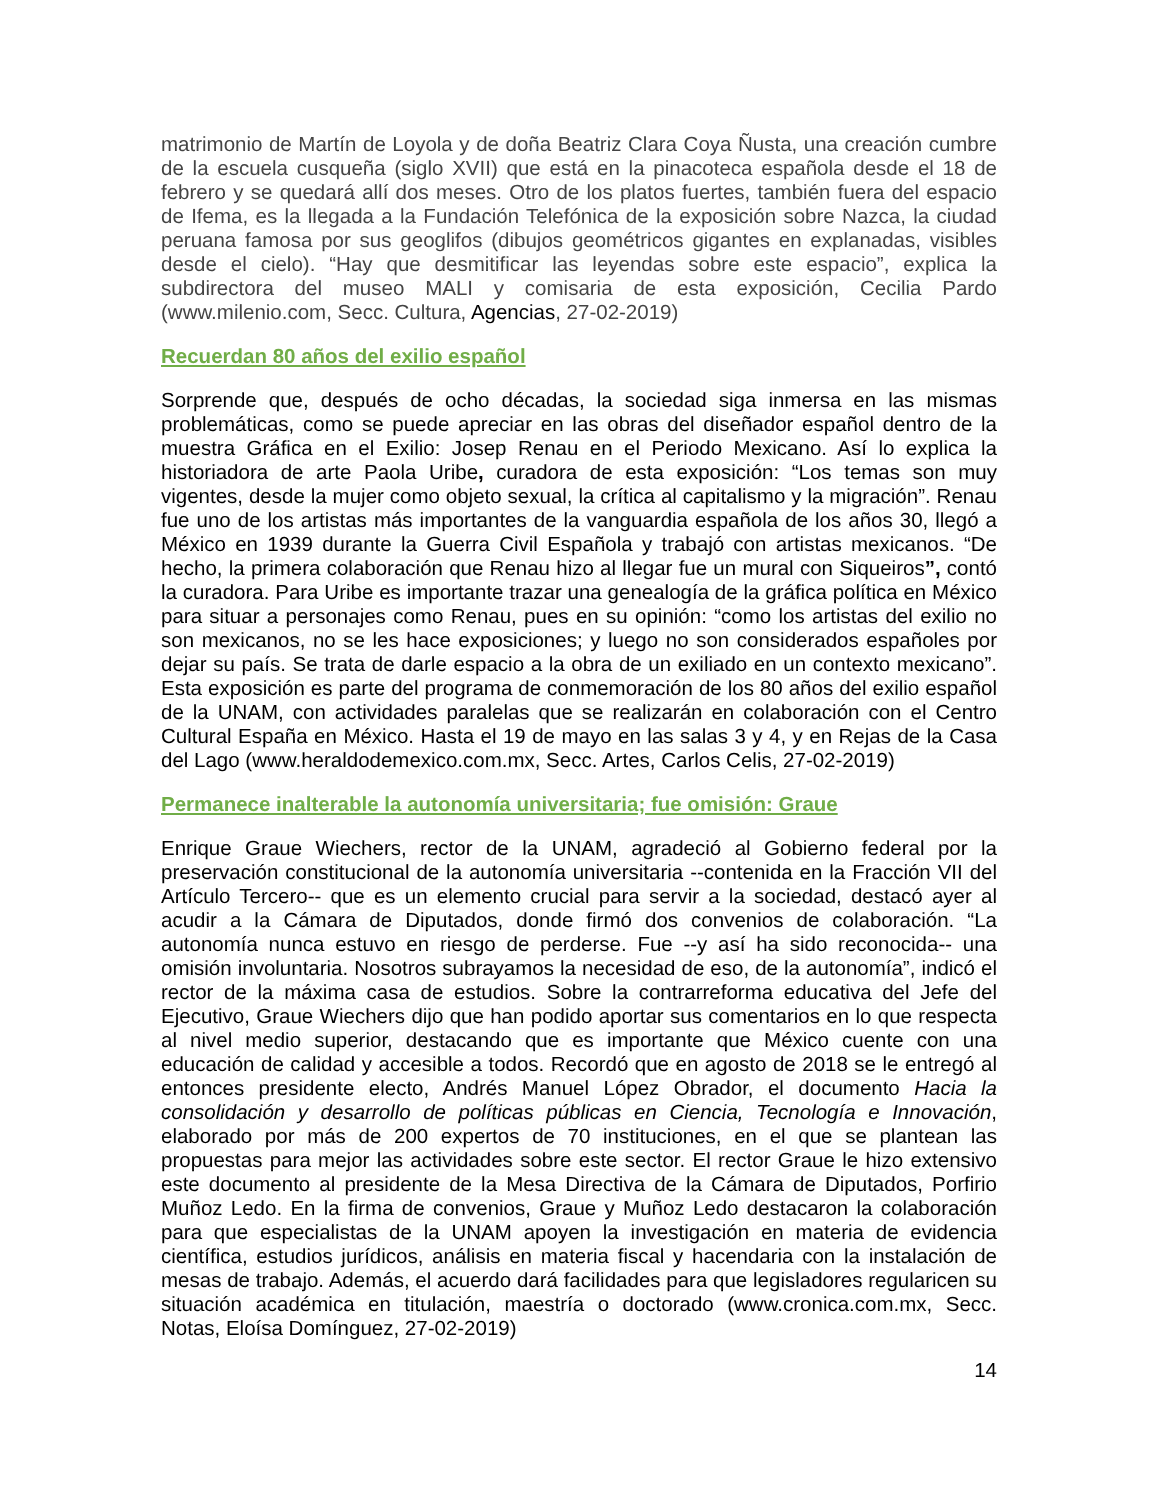matrimonio de Martín de Loyola y de doña Beatriz Clara Coya Ñusta, una creación cumbre de la escuela cusqueña (siglo XVII) que está en la pinacoteca española desde el 18 de febrero y se quedará allí dos meses. Otro de los platos fuertes, también fuera del espacio de Ifema, es la llegada a la Fundación Telefónica de la exposición sobre Nazca, la ciudad peruana famosa por sus geoglifos (dibujos geométricos gigantes en explanadas, visibles desde el cielo). “Hay que desmitificar las leyendas sobre este espacio”, explica la subdirectora del museo MALI y comisaria de esta exposición, Cecilia Pardo (www.milenio.com, Secc. Cultura, Agencias, 27-02-2019)
Recuerdan 80 años del exilio español
Sorprende que, después de ocho décadas, la sociedad siga inmersa en las mismas problemáticas, como se puede apreciar en las obras del diseñador español dentro de la muestra Gráfica en el Exilio: Josep Renau en el Periodo Mexicano. Así lo explica la historiadora de arte Paola Uribe, curadora de esta exposición: “Los temas son muy vigentes, desde la mujer como objeto sexual, la crítica al capitalismo y la migración”. Renau fue uno de los artistas más importantes de la vanguardia española de los años 30, llegó a México en 1939 durante la Guerra Civil Española y trabajó con artistas mexicanos. “De hecho, la primera colaboración que Renau hizo al llegar fue un mural con Siqueiros”, contó la curadora. Para Uribe es importante trazar una genealogía de la gráfica política en México para situar a personajes como Renau, pues en su opinión: “como los artistas del exilio no son mexicanos, no se les hace exposiciones; y luego no son considerados españoles por dejar su país. Se trata de darle espacio a la obra de un exiliado en un contexto mexicano”. Esta exposición es parte del programa de conmemoración de los 80 años del exilio español de la UNAM, con actividades paralelas que se realizarán en colaboración con el Centro Cultural España en México. Hasta el 19 de mayo en las salas 3 y 4, y en Rejas de la Casa del Lago (www.heraldodemexico.com.mx, Secc. Artes, Carlos Celis, 27-02-2019)
Permanece inalterable la autonomía universitaria; fue omisión: Graue
Enrique Graue Wiechers, rector de la UNAM, agradeció al Gobierno federal por la preservación constitucional de la autonomía universitaria --contenida en la Fracción VII del Artículo Tercero-- que es un elemento crucial para servir a la sociedad, destacó ayer al acudir a la Cámara de Diputados, donde firmó dos convenios de colaboración. “La autonomía nunca estuvo en riesgo de perderse. Fue --y así ha sido reconocida-- una omisión involuntaria. Nosotros subrayamos la necesidad de eso, de la autonomía”, indicó el rector de la máxima casa de estudios. Sobre la contrarreforma educativa del Jefe del Ejecutivo, Graue Wiechers dijo que han podido aportar sus comentarios en lo que respecta al nivel medio superior, destacando que es importante que México cuente con una educación de calidad y accesible a todos. Recordó que en agosto de 2018 se le entregó al entonces presidente electo, Andrés Manuel López Obrador, el documento Hacia la consolidación y desarrollo de políticas públicas en Ciencia, Tecnología e Innovación, elaborado por más de 200 expertos de 70 instituciones, en el que se plantean las propuestas para mejor las actividades sobre este sector. El rector Graue le hizo extensivo este documento al presidente de la Mesa Directiva de la Cámara de Diputados, Porfirio Muñoz Ledo. En la firma de convenios, Graue y Muñoz Ledo destacaron la colaboración para que especialistas de la UNAM apoyen la investigación en materia de evidencia científica, estudios jurídicos, análisis en materia fiscal y hacendaria con la instalación de mesas de trabajo. Además, el acuerdo dará facilidades para que legisladores regularicen su situación académica en titulación, maestría o doctorado (www.cronica.com.mx, Secc. Notas, Eloísa Domínguez, 27-02-2019)
14